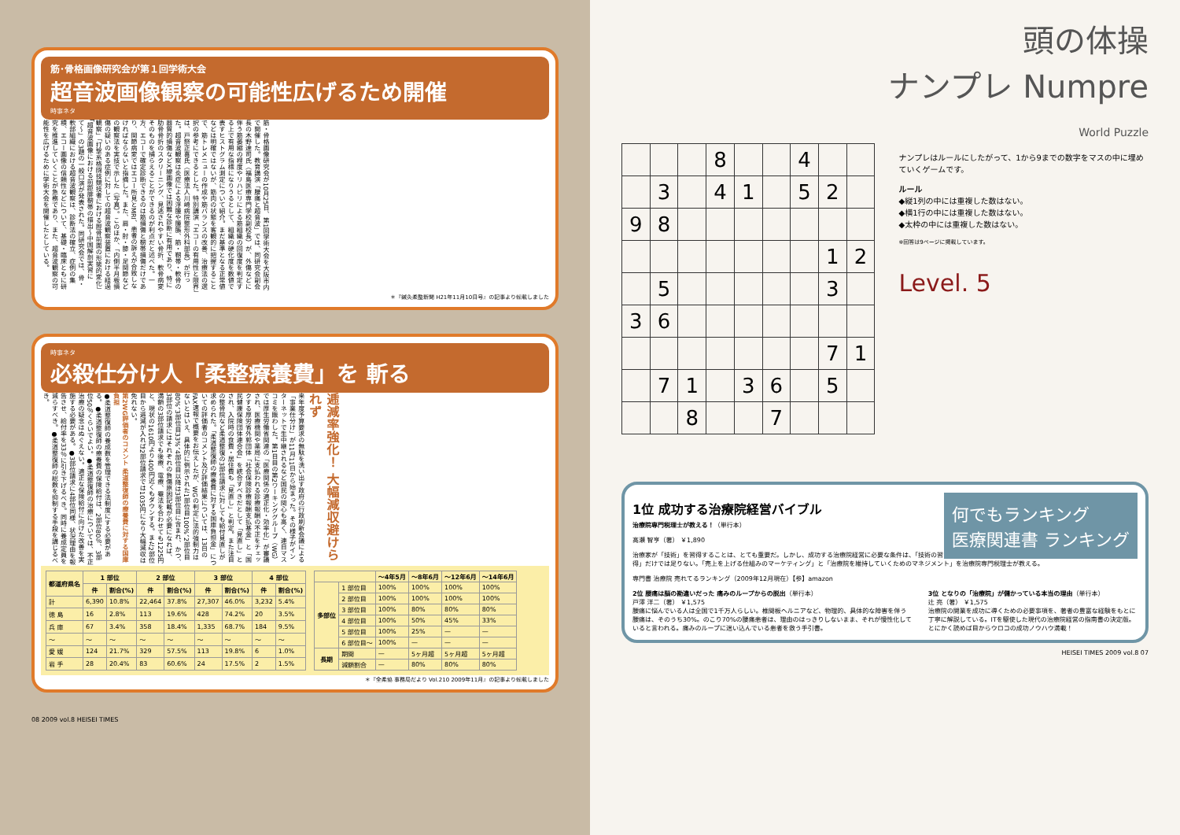筋･骨格画像研究会が第１回学術大会
超音波画像観察の可能性広げるため開催
時事ネタ
筋・骨格画像研究会が10月25日、第1回学術大会を大阪市内で開催した。教育講演「腰痛と超音波」では、同研究会副会長の木野達司氏（福島医療専門学校副校長）が、外傷などに伴う筋萎縮の程度やリハビリによる筋組織の回復度を判定する上で有用な指標になりうるとして、組織の硬化度を数値で表すヒストグラム測定について紹介。まだ基準となる正常値などは明確ではないが、筋肉の状態を客観的に把握することで、筋トレメニューの作成や筋バランスの改善、治療法の選択の参考にできるとした。特別講演「エコーの有用性と限界」は、戸祭正喜氏（医療法人川崎病院整形外科部長）が行った。超音波観察は炎症による浮腫や腫脹、筋・靭帯・軟骨の器質的損傷などX線画像では困難な診断に有用であり、特に肋骨骨折のスクリーニング、見逃されやすい骨折、軟骨病変そのものを捕らえることができるのが利点だと述べた。一方、エコーで確定診断できるのは筋損傷と靭帯損傷だけであり、関節病変ではエコー所見とMRI、患者の訴えが合致しなければならないと指摘した。また、肩・肘・膝・足関節などの観察法を実技で示した（写真）。このほか、「内側半月板損傷の疑いのある症例に対しての超音波観察装置における経過観察」「打撃系格闘技競技者における脛骨前面の形態的変化」「超音波画像における前距腓靭帯の描出〜中国解剖実習にて〜」の3題の一般口演が発表された。同研究会では、骨・軟部組織における超音波観察は、診断法の確立、症例の集積、エコー画像の信頼性などについて、基礎・臨床ともに研究を推進していくことが急務であり、また、超音波観察の可能性を広げるために学術大会を開催したとしている。
＊『鍼灸柔整新聞 H21年11月10日号』の記事より転載しました
時事ネタ
必殺仕分け人「柔整療養費」を 斬る
逓減率強化！ 大幅減収避けられず
来年度予算要求の無駄を洗い出す政府の行政刷新会議による「事業仕分け」が11月11日から始まった。その様子がインターネットで生中継されるなど国民の関心も高く、連日マスコミを賑わした。第1日目の第2ワーキンググループ（WG）では厚生労働省関連の「医療関係の適正化・効率化」が審議され、医療機関や薬局に支払われる診療報酬の不正をチェックする厚労省外郭団体「社会保険診療報酬支払基金」と「国民健康保険団体連合会」を統合すべきだとして「見直し」とされ、入院時の食費・居住費も「見直し」と判定。また注目の整骨院など柔道整復の3部位請求に対しても給付見直しが求められた。「柔道整復師の療養費に対する国庫負担金」についての評価者のコメント及び評価結果については、13日のFAX速報で概要をお伝えしたが、WGの判定に法的強制力はないとはいえ、具体的に例示された1部位目100%、2部位目80%、3部位目33%、4部位目以降は3部位目に含まれ、かつ、3部位の請求にはそれぞれの負傷原因記載が必要になれば、満額の3部位請求でも後療、電療、罨法を合わせても1225円と、現状の1610円より400円近くもダウンする。また2部位目から逓減が入れば2部位請求では1035円になり大幅減収は免れない。
第2WG評価者のコメント 柔道整復師の療養費に対する国庫負担
●柔道整復師の養成数を管理できる法制度にする必要がある。●柔道整復師の療養費の保険給付は、2部位80％、3部位50％くらいでよい。●柔道整復師の治療については、不正治療の疑念はぬぐえない。適正な保険給付に向けた改善を実施する必要がある。●3部位請求に4部位同様、状況理由を報告させ、給付率を33％に引き下げるべき。同時に養成定員を減らすべき。●柔道整復師の総数を抑制する手段を講じるべき。
| 都道府県名 | 1 部位 | | 2 部位 | | 3 部位 | | 4 部位 | |
| --- | --- | --- | --- | --- | --- | --- | --- | --- |
| | 件 | 割合(%) | 件 | 割合(%) | 件 | 割合(%) | 件 | 割合(%) |
| 計 | 6,390 | 10.8% | 22,464 | 37.8% | 27,307 | 46.0% | 3,232 | 5.4% |
| 徳 島 | 16 | 2.8% | 113 | 19.6% | 428 | 74.2% | 20 | 3.5% |
| 兵 庫 | 67 | 3.4% | 358 | 18.4% | 1,335 | 68.7% | 184 | 9.5% |
| 〜 | 〜 | 〜 | 〜 | 〜 | 〜 | 〜 | 〜 | 〜 |
| 愛 媛 | 124 | 21.7% | 329 | 57.5% | 113 | 19.8% | 6 | 1.0% |
| 岩 手 | 28 | 20.4% | 83 | 60.6% | 24 | 17.5% | 2 | 1.5% |
| | | 〜4年5月 | 〜8年6月 | 〜12年6月 | 〜14年6月 |
| --- | --- | --- | --- | --- | --- |
| 多部位 | 1 部位目 | 100% | 100% | 100% | 100% |
| | 2 部位目 | 100% | 100% | 100% | 100% |
| | 3 部位目 | 100% | 80% | 80% | 80% |
| | 4 部位目 | 100% | 50% | 45% | 33% |
| | 5 部位目 | 100% | 25% | — | — |
| | 6 部位目〜 | 100% | — | — | — |
| 長期 | 期間 | — | 5ヶ月超 | 5ヶ月超 | 5ヶ月超 |
| | 減額割合 | — | 80% | 80% | 80% |
＊『全柔協 事務局だより Vol.210 2009年11月』の記事より転載しました
08 2009 vol.8 HEISEI TIMES
頭の体操
ナンプレ Numpre
World Puzzle
| | | | 8 | | | 4 | | |
| | 3 | | 4 | 1 | | 5 | 2 | |
| 9 | 8 | | | | | | | |
| | | | | | | | 1 | 2 |
| | 5 | | | | | | 3 | |
| 3 | 6 | | | | | | | |
| | | | | | | | 7 | 1 |
| | 7 | 1 | | 3 | 6 | | 5 | |
| | | 8 | | | 7 | | | |
ナンプレはルールにしたがって、1から9までの数字をマスの中に埋めていくゲームです。
ルール
◆縦1列の中には重複した数はない。
◆横1行の中には重複した数はない。
◆太枠の中には重複した数はない。
※回答は9ページに掲載しています。
Level. 5
何でもランキング
医療関連書 ランキング
1位 成功する治療院経営バイブル
治療院専門税理士が教える！（単行本）
高瀬 智亨（著） ￥1,890
治療家が「技術」を習得することは、とても重要だ。しかし、成功する治療院経営に必要な条件は、「技術の習得」だけでは足りない。「売上を上げる仕組みのマーケティング」と「治療院を維持していくためのマネジメント」を治療院専門税理士が教える。
専門書 治療院 売れてるランキング（2009年12月現在）【参】amazon
2位 腰痛は脳の勘違いだった 痛みのループからの脱出（単行本）
戸澤 洋二（著） ￥1,575
腰痛に悩んでいる人は全国で1千万人らしい。椎間板ヘルニアなど、物理的、具体的な障害を伴う腰痛は、そのうち30%。のこり70%の腰痛患者は、理由のはっきりしないまま、それが慢性化していると言われる。痛みのループに迷い込んでいる患者を救う手引書。
3位 となりの「治療院」が儲かっている本当の理由（単行本）
辻 亮（著） ￥1,575
治療院の開業を成功に導くための必要事項を、著者の豊富な経験をもとに丁寧に解説している。ITを駆使した現代の治療院経営の指南書の決定版。とにかく読めば目からウロコの成功ノウハウ満載！
HEISEI TIMES 2009 vol.8 07